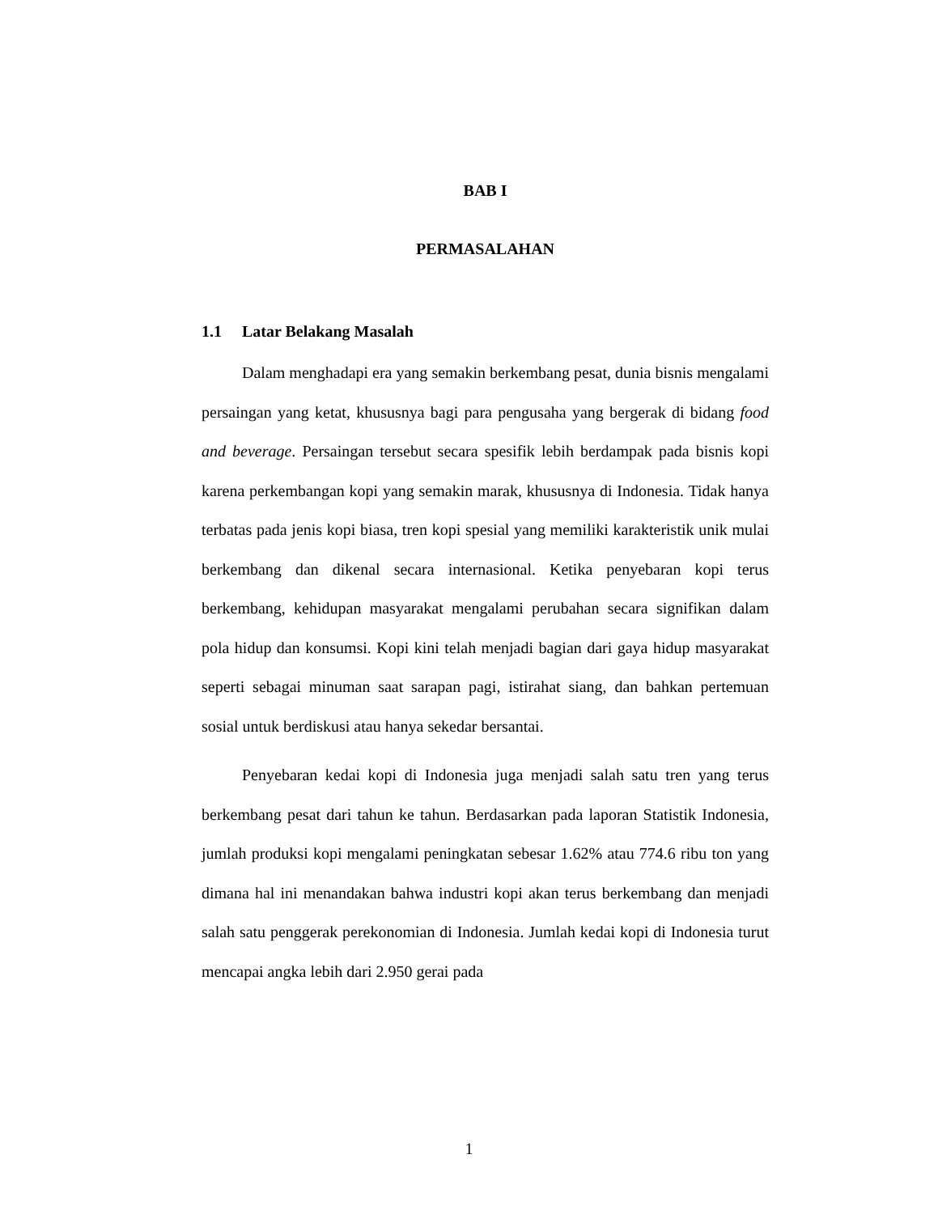BAB I
PERMASALAHAN
1.1 Latar Belakang Masalah
Dalam menghadapi era yang semakin berkembang pesat, dunia bisnis mengalami persaingan yang ketat, khususnya bagi para pengusaha yang bergerak di bidang food and beverage. Persaingan tersebut secara spesifik lebih berdampak pada bisnis kopi karena perkembangan kopi yang semakin marak, khususnya di Indonesia. Tidak hanya terbatas pada jenis kopi biasa, tren kopi spesial yang memiliki karakteristik unik mulai berkembang dan dikenal secara internasional. Ketika penyebaran kopi terus berkembang, kehidupan masyarakat mengalami perubahan secara signifikan dalam pola hidup dan konsumsi. Kopi kini telah menjadi bagian dari gaya hidup masyarakat seperti sebagai minuman saat sarapan pagi, istirahat siang, dan bahkan pertemuan sosial untuk berdiskusi atau hanya sekedar bersantai.
Penyebaran kedai kopi di Indonesia juga menjadi salah satu tren yang terus berkembang pesat dari tahun ke tahun. Berdasarkan pada laporan Statistik Indonesia, jumlah produksi kopi mengalami peningkatan sebesar 1.62% atau 774.6 ribu ton yang dimana hal ini menandakan bahwa industri kopi akan terus berkembang dan menjadi salah satu penggerak perekonomian di Indonesia. Jumlah kedai kopi di Indonesia turut mencapai angka lebih dari 2.950 gerai pada
1